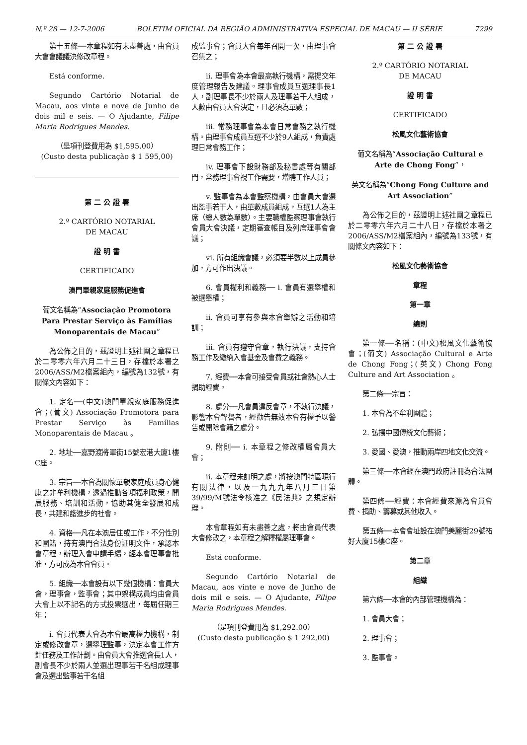N.º 28 — 12-7-2006 BOLETIM OFICIAL DA REGIÃO ADMINISTRATIVA ESPECIAL DE MACAU — II SÉRIE 7299
第十五條──本章程如有未盡善處，由會員大會會議議決修改章程。
Está conforme.
Segundo Cartório Notarial de Macau, aos vinte e nove de Junho de dois mil e seis. — O Ajudante, Filipe Maria Rodrigues Mendes.
（是項刊登費用為 $1,595.00）
(Custo desta publicação $ 1 595,00)
第 二 公 證 署
2.º CARTÓRIO NOTARIAL
DE MACAU
證 明 書
CERTIFICADO
澳門單親家庭服務促進會
葡文名稱為“Associação Promotora Para Prestar Serviço às Famílias Monoparentais de Macau”
為公佈之目的，茲證明上述社團之章程已於二零零六年六月二十三日，存檔於本署之2006/ASS/M2檔案組內，編號為132號，有關條文內容如下：
1. 定名──(中文)澳門單親家庭服務促進會；(葡文) Associação Promotora para Prestar Serviço às Famílias Monoparentais de Macau 。
2. 地址──嘉野渡將軍街15號宏港大廈1樓C座。
3. 宗旨──本會為關懷單親家庭成員身心健康之非牟利機構，透過推動各項福利政策，開展服務、培訓和活動，協助其健全發展和成長，共建和諧進步的社會。
4. 資格──凡在本澳居住或工作，不分性別和國籍，持有澳門合法身份証明文件，承認本會章程，辦理入會申請手續，經本會理事會批准，方可成為本會會員。
5. 組織──本會設有以下幾個機構：會員大會，理事會，監事會；其中架構成員均由會員大會上以不記名的方式投票選出，每屆任期三年；
i. 會員代表大會為本會最高權力機構，制定或修改會章，選舉理監事，決定本會工作方針任務及工作計劃。由會員大會推選會長1人，副會長不少於兩人並選出理事若干名組成理事會及選出監事若干名組
成監事會；會員大會每年召開一次，由理事會召集之；
ii. 理事會為本會最高執行機構，需提交年度管理報告及建議。理事會成員互選理事長1人，副理事長不少於兩人及理事若干人組成，人數由會員大會決定，且必須為單數；
iii. 常務理事會為本會日常會務之執行機構。由理事會成員互選不少於9人組成，負責處理日常會務工作；
iv. 理事會下設財務部及秘書處等有關部門，常務理事會視工作需要，增聘工作人員；
v. 監事會為本會監察機構，由會員大會選出監事若干人，由單數成員組成，互選1人為主席（總人數為單數）。主要職權監察理事會執行會員大會決議，定期審查帳目及列席理事會會議；
vi. 所有組織會議，必須要半數以上成員參加，方可作出決議。
6. 會員權利和義務── i. 會員有選舉權和被選舉權；
ii. 會員可享有參與本會舉辦之活動和培訓；
iii. 會員有遵守會章，執行決議，支持會務工作及繳納入會基金及會費之義務。
7. 經費──本會可接受會員或社會熱心人士捐助經費。
8. 處分──凡會員違反會章，不執行決議，影響本會聲譽者，經勸告無效本會有權予以警告或開除會籍之處分。
9. 附則── i. 本章程之修改權屬會員大會；
ii. 本章程未訂明之處，將按澳門特區現行有關法律，以及一九九九年八月三日第39/99/M號法令核准之《民法典》之規定辦理。
本會章程如有未盡善之處，將由會員代表大會修改之，本章程之解釋權屬理事會。
Está conforme.
Segundo Cartório Notarial de Macau, aos vinte e nove de Junho de dois mil e seis. — O Ajudante, Filipe Maria Rodrigues Mendes.
（是項刊登費用為 $1,292.00）
(Custo desta publicação $ 1 292,00)
第 二 公 證 署
2.º CARTÓRIO NOTARIAL
DE MACAU
證 明 書
CERTIFICADO
松風文化藝術協會
葡文名稱為“Associação Cultural e Arte de Chong Fong”，
英文名稱為“Chong Fong Culture and Art Association”
為公佈之目的，茲證明上述社團之章程已於二零零六年六月二十八日，存檔於本署之2006/ASS/M2檔案組內，編號為133號，有關條文內容如下：
松風文化藝術協會
章程
第一章
總則
第一條──名稱：(中文)松風文化藝術協會；(葡文) Associação Cultural e Arte de Chong Fong；(英文) Chong Fong Culture and Art Association 。
第二條──宗旨：
1. 本會為不牟利團體；
2. 弘揚中國傳統文化藝術；
3. 愛國、愛澳，推動兩岸四地文化交流。
第三條──本會經在澳門政府註冊為合法團體。
第四條──經費：本會經費來源為會員會費、捐助、籌募或其他收入。
第五條──本會會址設在澳門美麗街29號祐好大廈15樓C座。
第二章
組織
第六條──本會的內部管理機構為：
1. 會員大會；
2. 理事會；
3. 監事會。